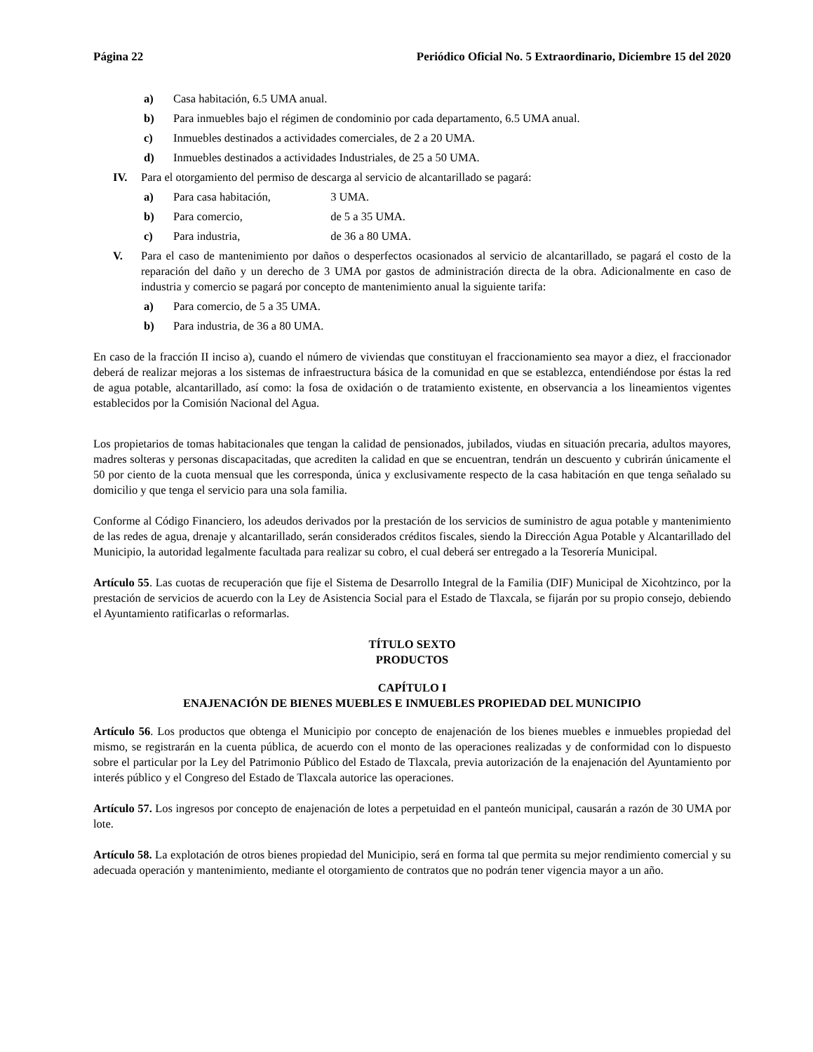Página 22 Periódico Oficial No. 5 Extraordinario, Diciembre 15 del 2020
a) Casa habitación, 6.5 UMA anual.
b) Para inmuebles bajo el régimen de condominio por cada departamento, 6.5 UMA anual.
c) Inmuebles destinados a actividades comerciales, de 2 a 20 UMA.
d) Inmuebles destinados a actividades Industriales, de 25 a 50 UMA.
IV. Para el otorgamiento del permiso de descarga al servicio de alcantarillado se pagará:
a) Para casa habitación, 3 UMA.
b) Para comercio, de 5 a 35 UMA.
c) Para industria, de 36 a 80 UMA.
V. Para el caso de mantenimiento por daños o desperfectos ocasionados al servicio de alcantarillado, se pagará el costo de la reparación del daño y un derecho de 3 UMA por gastos de administración directa de la obra. Adicionalmente en caso de industria y comercio se pagará por concepto de mantenimiento anual la siguiente tarifa:
a) Para comercio, de 5 a 35 UMA.
b) Para industria, de 36 a 80 UMA.
En caso de la fracción II inciso a), cuando el número de viviendas que constituyan el fraccionamiento sea mayor a diez, el fraccionador deberá de realizar mejoras a los sistemas de infraestructura básica de la comunidad en que se establezca, entendiéndose por éstas la red de agua potable, alcantarillado, así como: la fosa de oxidación o de tratamiento existente, en observancia a los lineamientos vigentes establecidos por la Comisión Nacional del Agua.
Los propietarios de tomas habitacionales que tengan la calidad de pensionados, jubilados, viudas en situación precaria, adultos mayores, madres solteras y personas discapacitadas, que acrediten la calidad en que se encuentran, tendrán un descuento y cubrirán únicamente el 50 por ciento de la cuota mensual que les corresponda, única y exclusivamente respecto de la casa habitación en que tenga señalado su domicilio y que tenga el servicio para una sola familia.
Conforme al Código Financiero, los adeudos derivados por la prestación de los servicios de suministro de agua potable y mantenimiento de las redes de agua, drenaje y alcantarillado, serán considerados créditos fiscales, siendo la Dirección Agua Potable y Alcantarillado del Municipio, la autoridad legalmente facultada para realizar su cobro, el cual deberá ser entregado a la Tesorería Municipal.
Artículo 55. Las cuotas de recuperación que fije el Sistema de Desarrollo Integral de la Familia (DIF) Municipal de Xicohtzinco, por la prestación de servicios de acuerdo con la Ley de Asistencia Social para el Estado de Tlaxcala, se fijarán por su propio consejo, debiendo el Ayuntamiento ratificarlas o reformarlas.
TÍTULO SEXTO
PRODUCTOS
CAPÍTULO I
ENAJENACIÓN DE BIENES MUEBLES E INMUEBLES PROPIEDAD DEL MUNICIPIO
Artículo 56. Los productos que obtenga el Municipio por concepto de enajenación de los bienes muebles e inmuebles propiedad del mismo, se registrarán en la cuenta pública, de acuerdo con el monto de las operaciones realizadas y de conformidad con lo dispuesto sobre el particular por la Ley del Patrimonio Público del Estado de Tlaxcala, previa autorización de la enajenación del Ayuntamiento por interés público y el Congreso del Estado de Tlaxcala autorice las operaciones.
Artículo 57. Los ingresos por concepto de enajenación de lotes a perpetuidad en el panteón municipal, causarán a razón de 30 UMA por lote.
Artículo 58. La explotación de otros bienes propiedad del Municipio, será en forma tal que permita su mejor rendimiento comercial y su adecuada operación y mantenimiento, mediante el otorgamiento de contratos que no podrán tener vigencia mayor a un año.